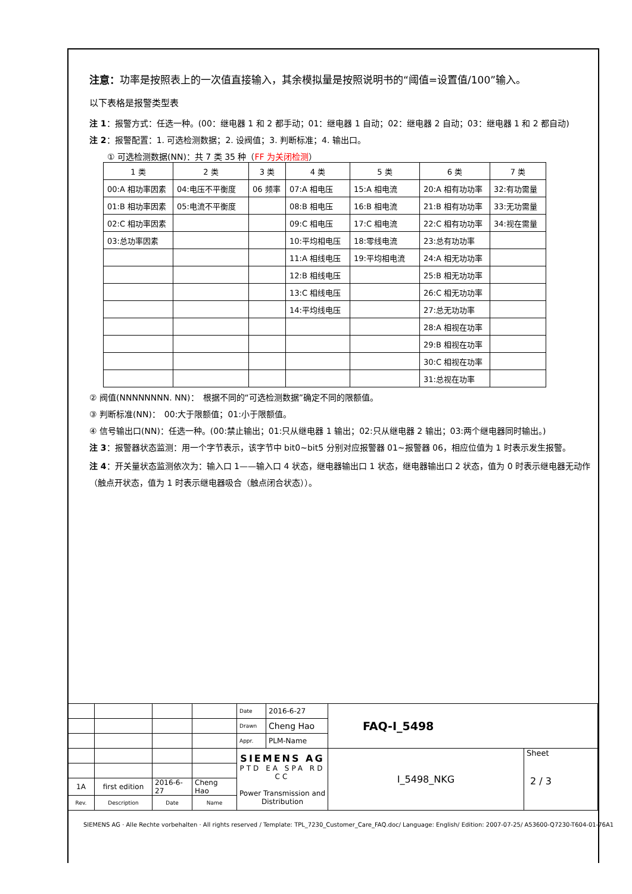注意：功率是按照表上的一次值直接输入，其余模拟量是按照说明书的“阈值=设置值/100”输入。
以下表格是报警类型表
注 1：报警方式：任选一种。(00：继电器 1 和 2 都手动；01：继电器 1 自动；02：继电器 2 自动；03：继电器 1 和 2 都自动)
注 2：报警配置：1. 可选检测数据；2. 设阀值；3. 判断标准；4. 输出口。
① 可选检测数据(NN)：共 7 类 35 种（FF 为关闭检测）
| 1 类 | 2 类 | 3 类 | 4 类 | 5 类 | 6 类 | 7 类 |
| 00:A 相功率因素 | 04:电压不平衡度 | 06 频率 | 07:A 相电压 | 15:A 相电流 | 20:A 相有功功率 | 32:有功需量 |
| 01:B 相功率因素 | 05:电流不平衡度 | | 08:B 相电压 | 16:B 相电流 | 21:B 相有功功率 | 33:无功需量 |
| 02:C 相功率因素 | | | 09:C 相电压 | 17:C 相电流 | 22:C 相有功功率 | 34:视在需量 |
| 03:总功率因素 | | | 10:平均相电压 | 18:零线电流 | 23:总有功功率 | |
| | | | 11:A 相线电压 | 19:平均相电流 | 24:A 相无功功率 | |
| | | | 12:B 相线电压 | | 25:B 相无功功率 | |
| | | | 13:C 相线电压 | | 26:C 相无功功率 | |
| | | | 14:平均线电压 | | 27:总无功功率 | |
| | | | | | 28:A 相视在功率 | |
| | | | | | 29:B 相视在功率 | |
| | | | | | 30:C 相视在功率 | |
| | | | | | 31:总视在功率 | |
② 阀值(NNNNNNNN. NN)：　根据不同的“可选检测数据”确定不同的限额值。
③ 判断标准(NN)：　00:大于限额值；01:小于限额值。
④ 信号输出口(NN)：任选一种。(00:禁止输出；01:只从继电器 1 输出；02:只从继电器 2 输出；03:两个继电器同时输出。)
注 3：报警器状态监测：用一个字节表示，该字节中 bit0~bit5 分别对应报警器 01~报警器 06，相应位值为 1 时表示发生报警。
注 4：开关量状态监测依次为：输入口 1——输入口 4 状态，继电器输出口 1 状态，继电器输出口 2 状态，值为 0 时表示继电器无动作（触点开状态，值为 1 时表示继电器吸合（触点闭合状态））。
| | | | | Date | 2016-6-27 | FAQ-I_5498 | |
| | | | | Drawn | Cheng Hao | | |
| | | | | Appr. | PLM-Name | | |
| | | | | SIEMENS AG PTD EA SPA RD CC Power Transmission and Distribution | | I_5498_NKG | Sheet 2 / 3 |
| 1A | first edition | 2016-6-27 | Cheng Hao | | | | |
| Rev. | Description | Date | Name | | | | |
SIEMENS AG · Alle Rechte vorbehalten · All rights reserved / Template: TPL_7230_Customer_Care_FAQ.doc/ Language: English/ Edition: 2007-07-25/ A53600-Q7230-T604-01-76A1